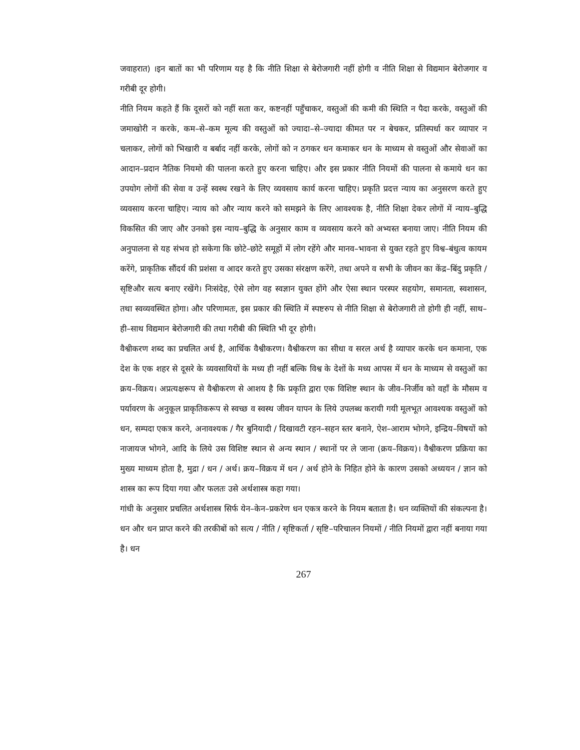जवाहरात) ।इन बातों का भी परिणाम यह है कि नीति शिक्षा से बेरोजगारी नहीं होगी व नीति शिक्षा से विद्यमान बेरोजगार व गरीबी दूर होगी।
नीति नियम कहते हैं कि दूसरों को नहीं सता कर, कष्टनहीं पहुँचाकर, वस्तुओं की कमी की स्थिति न पैदा करके, वस्तुओं की जमाखोरी न करके, कम–से–कम मूल्य की वस्तुओं को ज्यादा–से–ज्यादा कीमत पर न बेचकर, प्रतिस्पर्धा कर व्यापार न चलाकर, लोगों को भिखारी व बर्बाद नहीं करके, लोगों को न ठगकर धन कमाकर धन के माध्यम से वस्तुओं और सेवाओं का आदान–प्रदान नैतिक नियमो की पालना करते हुए करना चाहिए। और इस प्रकार नीति नियमों की पालना से कमाये धन का उपयोग लोगों की सेवा व उन्हें स्वस्थ रखने के लिए व्यवसाय कार्य करना चाहिए। प्रकृति प्रदत्त न्याय का अनुसरण करते हुए व्यवसाय करना चाहिए। न्याय को और न्याय करने को समझने के लिए आवश्यक है, नीति शिक्षा देकर लोगों में न्याय–बुद्धि विकसित की जाए और उनको इस न्याय–बुद्धि के अनुसार काम व व्यवसाय करने को अभ्यस्त बनाया जाए। नीति नियम की अनुपालना से यह संभव हो सकेगा कि छोटे–छोटे समूहों में लोग रहेंगे और मानव–भावना से युक्त रहते हुए विश्व–बंधुत्व कायम करेंगे, प्राकृतिक सौंदर्य की प्रशंसा व आदर करते हुए उसका संरक्षण करेंगे, तथा अपने व सभी के जीवन का केंद्र–बिंदु प्रकृति / सृष्टिऔर सत्य बनाए रखेंगे। निःसंदेह, ऐसे लोग वह स्वज्ञान युक्त होंगे और ऐसा स्थान परस्पर सहयोग, समानता, स्वशासन, तथा स्वव्यवस्थित होगा। और परिणामतः, इस प्रकार की स्थिति में स्पष्टरुप से नीति शिक्षा से बेरोजगारी तो होगी ही नहीं, साथ–ही–साथ विद्यमान बेरोजगारी की तथा गरीबी की स्थिति भी दूर होगी।
वैश्वीकरण शब्द का प्रचलित अर्थ है, आर्थिक वैश्वीकरण। वैश्वीकरण का सीधा व सरल अर्थ है व्यापार करके धन कमाना, एक देश के एक शहर से दूसरे के व्यवसायियों के मध्य ही नहीं बल्कि विश्व के देशों के मध्य आपस में धन के माध्यम से वस्तुओं का क्रय–विक्रय। अप्रत्यक्षरूप से वैश्वीकरण से आशय है कि प्रकृति द्वारा एक विशिष्ट स्थान के जीव–निर्जीव को वहाँ के मौसम व पर्यावरण के अनुकूल प्राकृतिकरूप से स्वच्छ व स्वस्थ जीवन यापन के लिये उपलब्ध करायी गयी मूलभूत आवश्यक वस्तुओं को धन, सम्पदा एकत्र करने, अनावश्यक / गैर बुनियादी / दिखावटी रहन–सहन स्तर बनाने, ऐश–आराम भोगने, इन्द्रिय–विषयों को नाजायज भोगने, आदि के लिये उस विशिष्ट स्थान से अन्य स्थान / स्थानों पर ले जाना (क्रय–विक्रय)। वैश्वीकरण प्रक्रिया का मुख्य माध्यम होता है, मुद्रा / धन / अर्थ। क्रय–विक्रय में धन / अर्थ होने के निहित होने के कारण उसको अध्ययन / ज्ञान को शास्त्र का रूप दिया गया और फलतः उसे अर्थशास्त्र कहा गया।
गांधी के अनुसार प्रचलित अर्थशास्त्र सिर्फ येन–केन–प्रकरेण धन एकत्र करने के नियम बताता है। धन व्यक्तियों की संकल्पना है। धन और धन प्राप्त करने की तरकीबों को सत्य / नीति / सृष्टिकर्ता / सृष्टि–परिचालन नियमों / नीति नियमों द्वारा नहीं बनाया गया है। धन
267